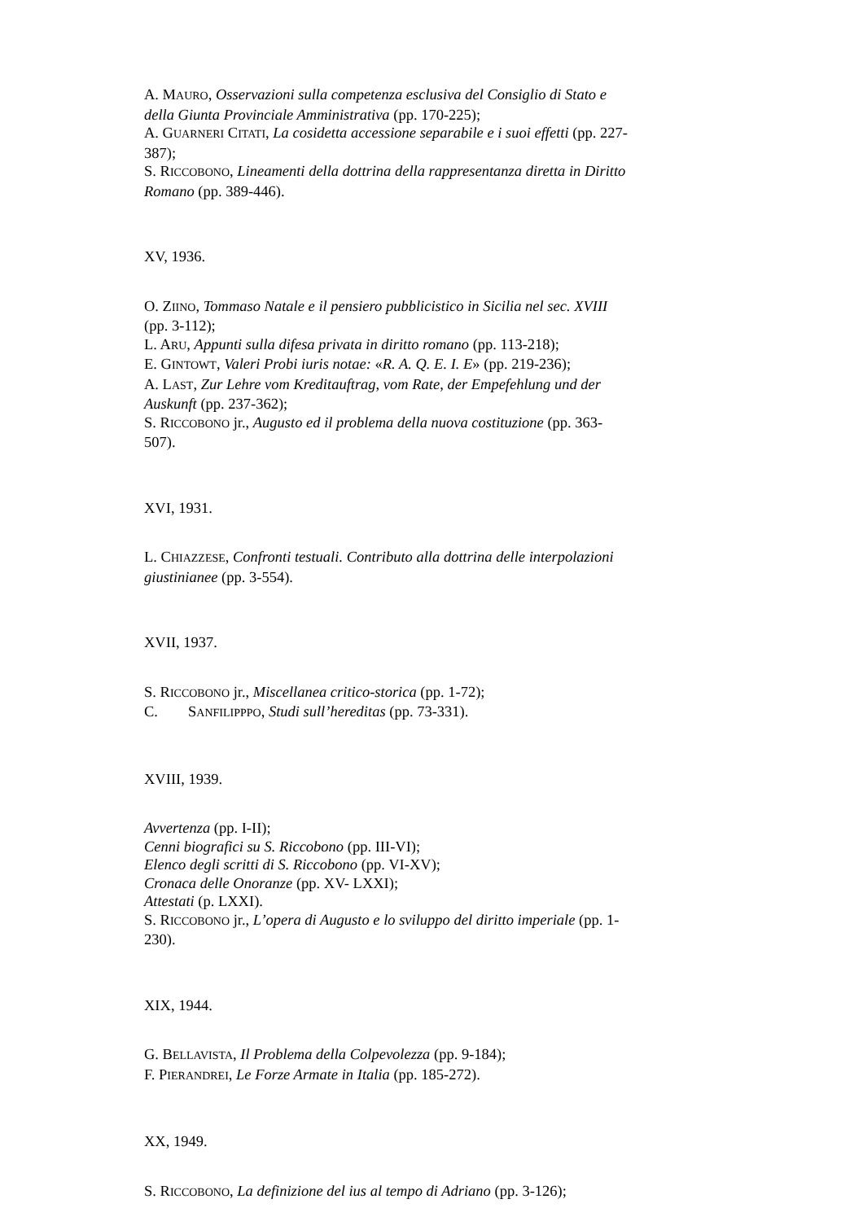A. MAURO, Osservazioni sulla competenza esclusiva del Consiglio di Stato e della Giunta Provinciale Amministrativa (pp. 170-225);
A. GUARNERI CITATI, La cosidetta accessione separabile e i suoi effetti (pp. 227-387);
S. RICCOBONO, Lineamenti della dottrina della rappresentanza diretta in Diritto Romano (pp. 389-446).
XV, 1936.
O. ZIINO, Tommaso Natale e il pensiero pubblicistico in Sicilia nel sec. XVIII (pp. 3-112);
L. ARU, Appunti sulla difesa privata in diritto romano (pp. 113-218);
E. GINTOWT, Valeri Probi iuris notae: «R. A. Q. E. I. E» (pp. 219-236);
A. LAST, Zur Lehre vom Kreditauftrag, vom Rate, der Empefehlung und der Auskunft (pp. 237-362);
S. RICCOBONO jr., Augusto ed il problema della nuova costituzione (pp. 363-507).
XVI, 1931.
L. CHIAZZESE, Confronti testuali. Contributo alla dottrina delle interpolazioni giustinianee (pp. 3-554).
XVII, 1937.
S. RICCOBONO jr., Miscellanea critico-storica (pp. 1-72);
C. SANFILIPPPO, Studi sull’hereditas (pp. 73-331).
XVIII, 1939.
Avvertenza (pp. I-II);
Cenni biografici su S. Riccobono (pp. III-VI);
Elenco degli scritti di S. Riccobono (pp. VI-XV);
Cronaca delle Onoranze (pp. XV- LXXI);
Attestati (p. LXXI).
S. RICCOBONO jr., L’opera di Augusto e lo sviluppo del diritto imperiale (pp. 1-230).
XIX, 1944.
G. BELLAVISTA, Il Problema della Colpevolezza (pp. 9-184);
F. PIERANDREI, Le Forze Armate in Italia (pp. 185-272).
XX, 1949.
S. RICCOBONO, La definizione del ius al tempo di Adriano (pp. 3-126);